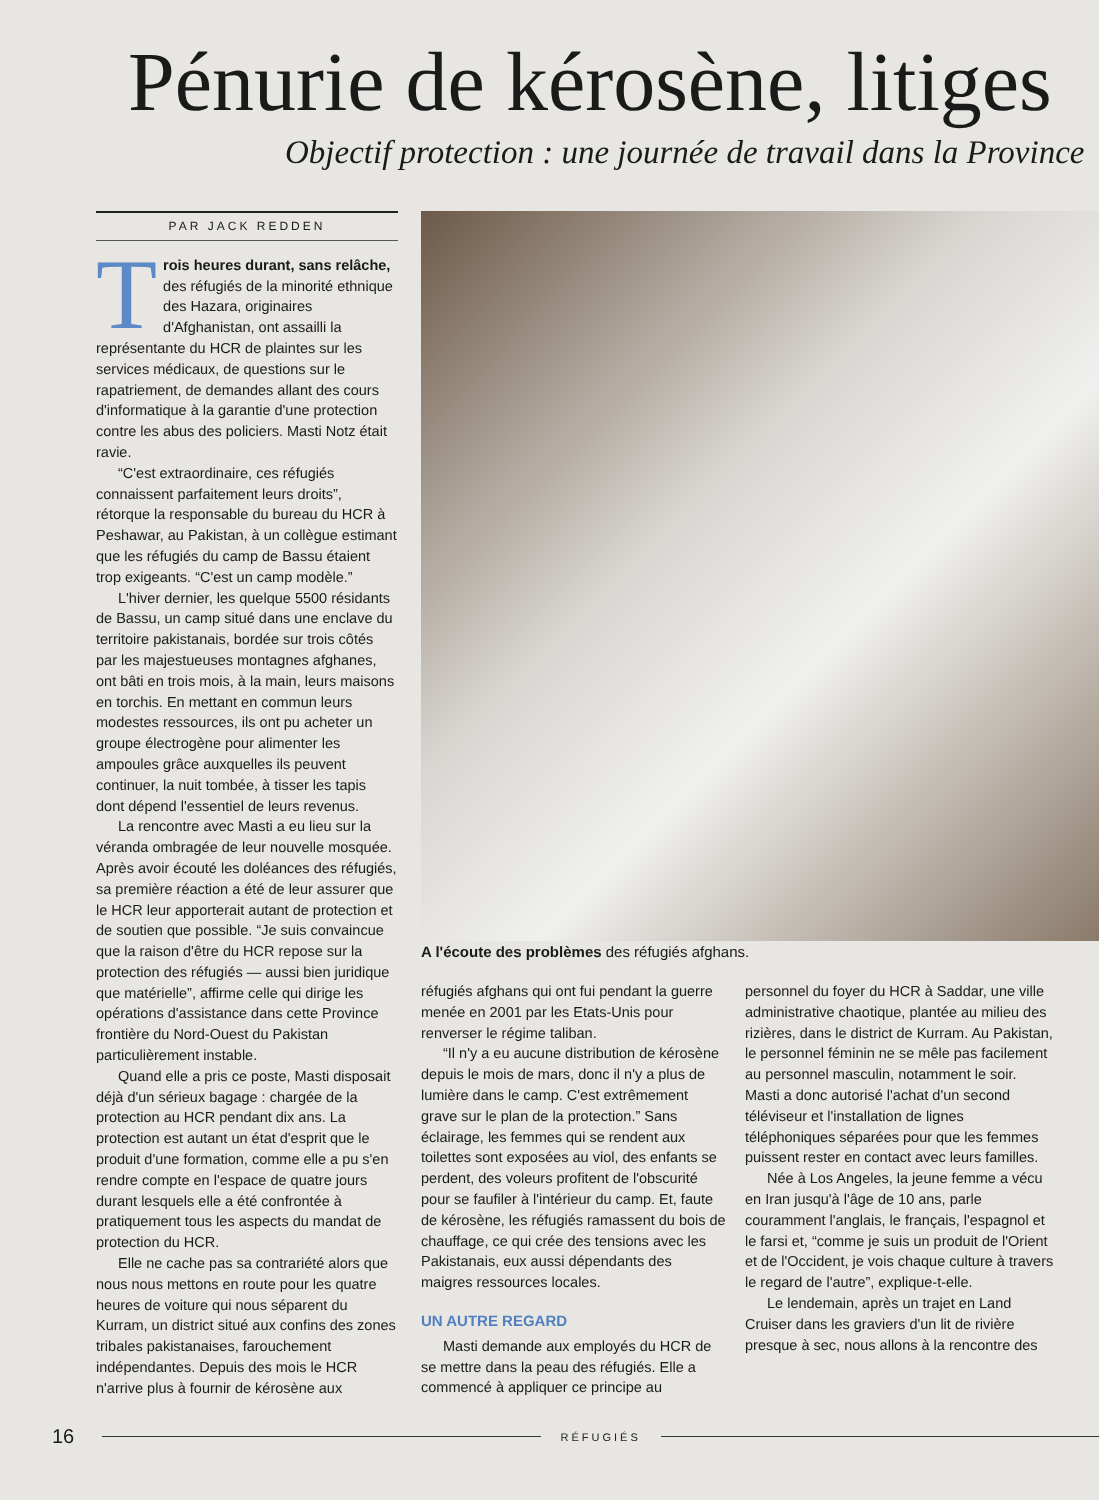Pénurie de kérosène, litiges
Objectif protection : une journée de travail dans la Province
PAR JACK REDDEN
Trois heures durant, sans relâche, des réfugiés de la minorité ethnique des Hazara, originaires d'Afghanistan, ont assailli la représentante du HCR de plaintes sur les services médicaux, de questions sur le rapatriement, de demandes allant des cours d'informatique à la garantie d'une protection contre les abus des policiers. Masti Notz était ravie.
“C'est extraordinaire, ces réfugiés connaissent parfaitement leurs droits”, rétorque la responsable du bureau du HCR à Peshawar, au Pakistan, à un collègue estimant que les réfugiés du camp de Bassu étaient trop exigeants. “C'est un camp modèle.”
L'hiver dernier, les quelque 5500 résidants de Bassu, un camp situé dans une enclave du territoire pakistanais, bordée sur trois côtés par les majestueuses montagnes afghanes, ont bâti en trois mois, à la main, leurs maisons en torchis. En mettant en commun leurs modestes ressources, ils ont pu acheter un groupe électrogène pour alimenter les ampoules grâce auxquelles ils peuvent continuer, la nuit tombée, à tisser les tapis dont dépend l'essentiel de leurs revenus.
La rencontre avec Masti a eu lieu sur la véranda ombragée de leur nouvelle mosquée. Après avoir écouté les doléances des réfugiés, sa première réaction a été de leur assurer que le HCR leur apporterait autant de protection et de soutien que possible. “Je suis convaincue que la raison d'être du HCR repose sur la protection des réfugiés — aussi bien juridique que matérielle”, affirme celle qui dirige les opérations d'assistance dans cette Province frontière du Nord-Ouest du Pakistan particulièrement instable.
Quand elle a pris ce poste, Masti disposait déjà d'un sérieux bagage : chargée de la protection au HCR pendant dix ans. La protection est autant un état d'esprit que le produit d'une formation, comme elle a pu s'en rendre compte en l'espace de quatre jours durant lesquels elle a été confrontée à pratiquement tous les aspects du mandat de protection du HCR.
Elle ne cache pas sa contrariété alors que nous nous mettons en route pour les quatre heures de voiture qui nous séparent du Kurram, un district situé aux confins des zones tribales pakistanaises, farouchement indépendantes. Depuis des mois le HCR n'arrive plus à fournir de kérosène aux
A l'écoute des problèmes des réfugiés afghans.
réfugiés afghans qui ont fui pendant la guerre menée en 2001 par les Etats-Unis pour renverser le régime taliban.
“Il n'y a eu aucune distribution de kérosène depuis le mois de mars, donc il n'y a plus de lumière dans le camp. C'est extrêmement grave sur le plan de la protection.” Sans éclairage, les femmes qui se rendent aux toilettes sont exposées au viol, des enfants se perdent, des voleurs profitent de l'obscurité pour se faufiler à l'intérieur du camp. Et, faute de kérosène, les réfugiés ramassent du bois de chauffage, ce qui crée des tensions avec les Pakistanais, eux aussi dépendants des maigres ressources locales.
UN AUTRE REGARD
Masti demande aux employés du HCR de se mettre dans la peau des réfugiés. Elle a commencé à appliquer ce principe au
personnel du foyer du HCR à Saddar, une ville administrative chaotique, plantée au milieu des rizières, dans le district de Kurram. Au Pakistan, le personnel féminin ne se mêle pas facilement au personnel masculin, notamment le soir. Masti a donc autorisé l'achat d'un second téléviseur et l'installation de lignes téléphoniques séparées pour que les femmes puissent rester en contact avec leurs familles.
Née à Los Angeles, la jeune femme a vécu en Iran jusqu'à l'âge de 10 ans, parle couramment l'anglais, le français, l'espagnol et le farsi et, “comme je suis un produit de l'Orient et de l'Occident, je vois chaque culture à travers le regard de l'autre”, explique-t-elle.
Le lendemain, après un trajet en Land Cruiser dans les graviers d'un lit de rivière presque à sec, nous allons à la rencontre des
16 RÉFUGIÉS